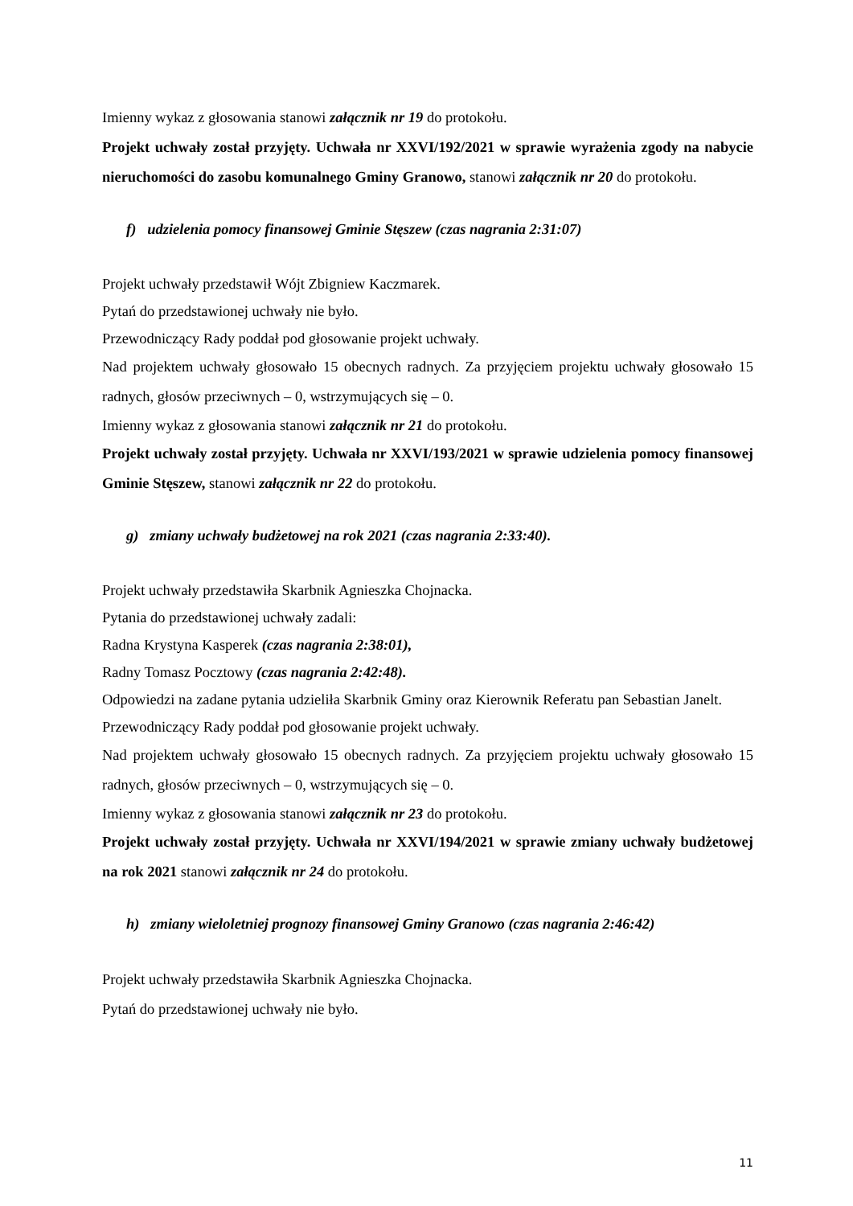Imienny wykaz z głosowania stanowi załącznik nr 19 do protokołu.
Projekt uchwały został przyjęty. Uchwała nr XXVI/192/2021 w sprawie wyrażenia zgody na nabycie nieruchomości do zasobu komunalnego Gminy Granowo, stanowi załącznik nr 20 do protokołu.
f) udzielenia pomocy finansowej Gminie Stęszew (czas nagrania 2:31:07)
Projekt uchwały przedstawił Wójt Zbigniew Kaczmarek.
Pytań do przedstawionej uchwały nie było.
Przewodniczący Rady poddał pod głosowanie projekt uchwały.
Nad projektem uchwały głosowało 15 obecnych radnych. Za przyjęciem projektu uchwały głosowało 15 radnych, głosów przeciwnych – 0, wstrzymujących się – 0.
Imienny wykaz z głosowania stanowi załącznik nr 21 do protokołu.
Projekt uchwały został przyjęty. Uchwała nr XXVI/193/2021 w sprawie udzielenia pomocy finansowej Gminie Stęszew, stanowi załącznik nr 22 do protokołu.
g) zmiany uchwały budżetowej na rok 2021 (czas nagrania 2:33:40).
Projekt uchwały przedstawiła Skarbnik Agnieszka Chojnacka.
Pytania do przedstawionej uchwały zadali:
Radna Krystyna Kasperek (czas nagrania 2:38:01),
Radny Tomasz Pocztowy (czas nagrania 2:42:48).
Odpowiedzi na zadane pytania udzieliła Skarbnik Gminy oraz Kierownik Referatu pan Sebastian Janelt.
Przewodniczący Rady poddał pod głosowanie projekt uchwały.
Nad projektem uchwały głosowało 15 obecnych radnych. Za przyjęciem projektu uchwały głosowało 15 radnych, głosów przeciwnych – 0, wstrzymujących się – 0.
Imienny wykaz z głosowania stanowi załącznik nr 23 do protokołu.
Projekt uchwały został przyjęty. Uchwała nr XXVI/194/2021 w sprawie zmiany uchwały budżetowej na rok 2021 stanowi załącznik nr 24 do protokołu.
h) zmiany wieloletniej prognozy finansowej Gminy Granowo (czas nagrania 2:46:42)
Projekt uchwały przedstawiła Skarbnik Agnieszka Chojnacka.
Pytań do przedstawionej uchwały nie było.
11